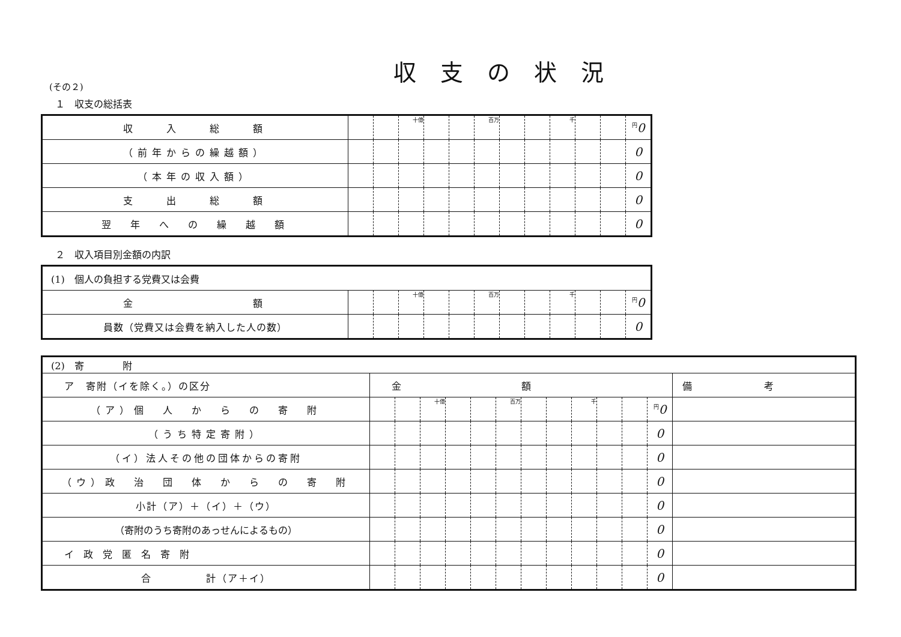収支の状況
(その２)
１　収支の総括表
| 収 入 総 額 | | | 十億 | | | 百万 | | | 千 | | | <sup>円</sup>0 |
| （前年からの繰越額） | | | | | | | | | | | | 0 |
| （本年の収入額） | | | | | | | | | | | | 0 |
| 支 出 総 額 | | | | | | | | | | | | 0 |
| 翌 年 へ の 繰 越 額 | | | | | | | | | | | | 0 |
２　収入項目別金額の内訳
| (1) 個人の負担する党費又は会費 | | | | | | | | | | | | |
| 金 額 | | | 十億 | | | 百万 | | | 千 | | | <sup>円</sup>0 |
| 員数（党費又は会費を納入した人の数） | | | | | | | | | | | | 0 |
| (2) 寄 附 | | | | | | | | | | | | | |
| ア 寄附（イを除く。）の区分 | 金額 | | | | | | | | | | | | 備考 |
| （ア）個 人 か ら の 寄 附 | | | 十億 | | | 百万 | | | 千 | | | <sup>円</sup>0 | |
| （うち特定寄附） | | | | | | | | | | | | 0 | |
| （イ）法人その他の団体からの寄附 | | | | | | | | | | | | 0 | |
| （ウ）政 治 団 体 か ら の 寄 附 | | | | | | | | | | | | 0 | |
| 小計（ア）＋（イ）＋（ウ） | | | | | | | | | | | | 0 | |
| （寄附のうち寄附のあっせんによるもの） | | | | | | | | | | | | 0 | |
| イ政党匿名寄附 | | | | | | | | | | | | 0 | |
| 合 計（ア＋イ） | | | | | | | | | | | | 0 | |